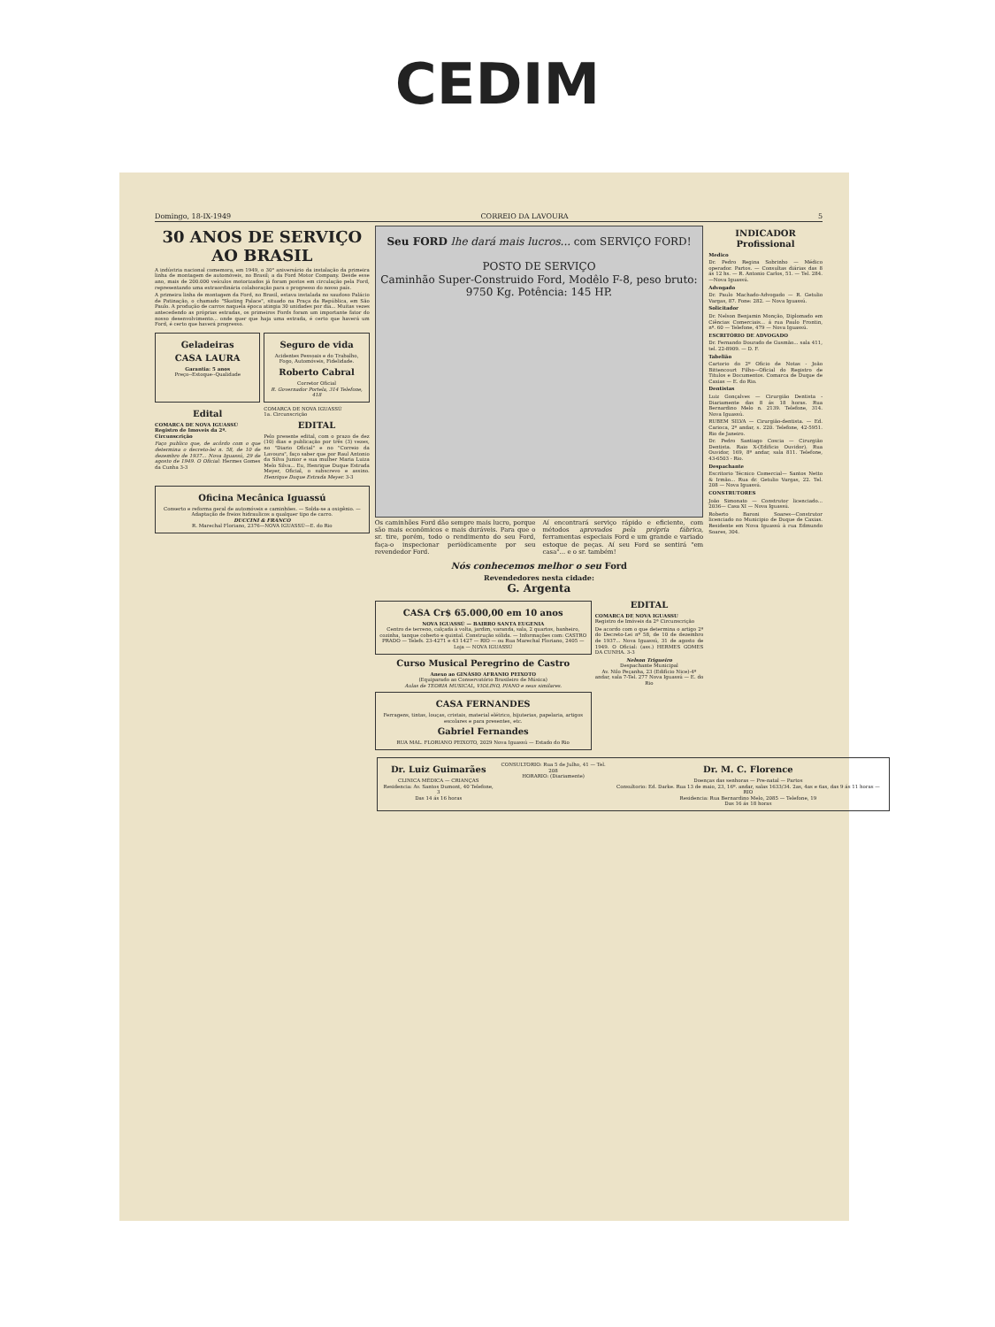CEDIM
Domingo, 18-IX-1949 CORREIO DA LAVOURA 5
30 ANOS DE SERVIÇO AO BRASIL
A indústria nacional comemora, em 1949, o 30° aniversário da instalação da primeira linha de montagem de automóveis, no Brasil; a da Ford Motor Company. Desde esse ano, mais de 200.000 veículos motorizados já foram postos em circulação pela Ford, representando uma extraordinária colaboração para o progresso do nosso país.
A primeira linha de montagem da Ford, no Brasil, estava instalada no saudoso Palácio de Patinação, o chamado "Skating Palace", situado na Praça da República, em São Paulo. A produção de carros naquela época atingia 30 unidades por dia... Muitas vezes antecedendo as próprias estradas, os primeiros Fords foram um importante fator do nosso desenvolvimento... onde quer que haja uma estrada, é certo que haverá um Ford, é certo que haverá progresso.
Geladeiras
CASA LAURA
Garantia: 5 anos
Preço--Estoque--Qualidade
Seguro de vida
Acidentes Pessoais e do Trabalho, Fogo, Automóveis, Fidelidade.
Roberto Cabral
Corretor Oficial
R. Governador Portela, 314 Telefone, 418
Edital
COMARCA DE NOVA IGUASSÚ
Registro de Imoveis da 2ª. Circunscrição
Faço publico que, de acôrdo com o que determina o decreto-lei n. 58, de 10 de dezembro de 1937... Nova Iguassú, 29 de agosto de 1949. O Oficial: Hermes Gomes da Cunha 3-3
COMARCA DE NOVA IGUASSÚ
1a. Circunscrição
EDITAL
Pelo presente edital, com o prazo de dez (10) dias e publicação por três (3) vezes, no "Diario Oficial" e no "Correio da Lavoura", faço saber que por Raul Antonio da Silva Junior e sua mulher Maria Luiza Melo Silva... Eu, Henrique Duque Estrada Meyer, Oficial, o subscrevo e assino. Henrique Duque Estrada Meyer. 3-3
Oficina Mecânica Iguassú
Conserto e reforma geral de automóveis e caminhões. — Solda-se a oxigênio. — Adaptação de freios hidraulicos a qualquer tipo de carro.
DUCCINI & FRANCO
R. Marechal Floriano, 2376—NOVA IGUASSÚ—E. do Rio
Seu FORD lhe dará mais lucros... com SERVIÇO FORD!
POSTO DE SERVIÇO
Caminhão Super-Construido Ford, Modêlo F-8, peso bruto: 9750 Kg. Potência: 145 HP.
Os caminhões Ford dão sempre mais lucro, porque são mais econômicos e mais duráveis. Para que o sr. tire, porém, todo o rendimento do seu Ford, faça-o inspecionar periòdicamente por seu revendedor Ford.
Aí encontrará serviço rápido e eficiente, com métodos aprovados pela própria fábrica, ferramentas especiais Ford e um grande e variado estoque de peças. Aí seu Ford se sentirá "em casa"... e o sr. também!
Nós conhecemos melhor o seu Ford
Revendedores nesta cidade:
G. Argenta
CASA Cr$ 65.000,00 em 10 anos
NOVA IGUASSÚ — BAIRRO SANTA EUGENIA
Centro de terreno, calçada à volta, jardim, varanda, sala, 2 quartos, banheiro, cozinha, tanque coberto e quintal. Construção sólida. — Informações com: CASTRO PRADO — Telefs. 23-4271 e 43 1427 — RIO — ou Rua Marechal Floriano, 2405 — Loja — NOVA IGUASSÚ
Curso Musical Peregrino de Castro
Anexo ao GINÁSIO AFRANIO PEIXOTO
(Equiparado ao Conservatório Brasileiro de Música)
Aulas de TEORIA MUSICAL, VIOLINO, PIANO e seus similares.
CASA FERNANDES
Ferragens, tintas, louças, cristais, material elétrico, bijuterias, papelaria, artigos escolares e para presentes, etc.
Gabriel Fernandes
RUA MAL. FLORIANO PEIXOTO, 2029 Nova Iguassú — Estado do Rio
EDITAL
COMARCA DE NOVA IGUASSU
Registro de Imóveis da 2ª Circunscrição
De acordo com o que determina o artigo 2º do Decreto-Lei nº 58, de 10 de dezembro de 1937... Nova Iguassú, 31 de agosto de 1949. O Oficial: (ass.) HERMES GOMES DA CUNHA. 3-3
Nelson Trigueiro
Despachante Municipal
Av. Nilo Peçanha, 23 (Edificio Nice)-4º andar, sala 7-Tel. 277 Nova Iguassú — E. do Rio
INDICADOR Profissional
Medico
Dr. Pedro Regina Sobrinho — Médico operador. Partos. — Consultas diárias das 8 ás 12 hs. — R. Antonio Carlos, 51. — Tel. 284.—Nova Iguassú.
Advogado
Dr. Paulo Machado-Advogado — R. Getulio Vargas, 87. Fone: 282. — Nova Iguassú.
Solicitador
Dr. Nelson Benjamin Monção, Diplomado em Ciências Comerciais... á rua Paulo Frontin, nº. 60 — Telefone, 479 — Nova Iguassú.
ESCRITÓRIO DE ADVOGADO
Dr. Fernando Dourado de Gusmão... sala 411, tel. 22-8909. — D. F.
Tabelião
Cartorio do 2º Oficio de Notas - João Bittencourt Filho—Oficial do Registro de Titulos e Documentos. Comarca de Duque de Caxias — E. do Rio.
Dentistas
Luiz Gonçalves — Cirurgião Dentista - Diariamente das 8 ás 18 horas. Rua Bernardino Melo n. 2139. Telefone, 314. Nova Iguassú.
RUBEM SILVA — Cirurgião-dentista. — Ed. Carioca, 2º andar, s. 220. Telefone, 42-5951. Rio de Janeiro.
Dr. Pedro Santiago Coscia — Cirurgião Dentista. Raio X-(Edificio Ouvidor). Rua Ouvidor, 169, 8º andar, sala 811. Telefone, 43-6503 - Rio.
Despachante
Escritorio Técnico Comercial— Santos Netto & Irmão... Rua dr. Getulio Vargas, 22. Tel. 208 — Nova Iguassú.
CONSTRUTORES
João Simonato — Construtor licenciado... 2036— Casa XI — Nova Iguassú.
Roberto Baroni Soares—Construtor licenciado no Municipio de Duque de Caxias. Residente em Nova Iguassú à rua Edmundo Soares, 304.
Dr. Luiz Guimarães
CLINICA MÉDICA — CRIANÇAS
Residencia: Av. Santos Dumont, 40 Telefone, 3
Das 14 ás 16 horas
CONSULTORIO: Rua 5 de Julho, 41 — Tel. 208
HORARIO: (Diariamente)
Dr. M. C. Florence
Doenças das senhoras — Pre-natal — Partos
Consultorio: Ed. Darke. Rua 13 de maio, 23, 16º. andar, salas 1633/34. 2as, 4as e 6as, das 9 ás 11 horas — RIO
Residencia: Rua Bernardino Melo, 2085 — Telefone, 19
Das 16 ás 18 horas